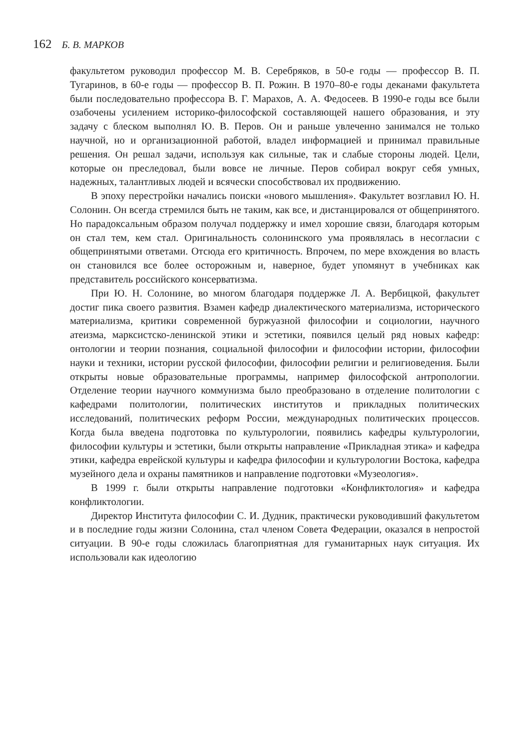162 Б. В. МАРКОВ
факультетом руководил профессор М. В. Серебряков, в 50-е годы — профессор В. П. Тугаринов, в 60-е годы — профессор В. П. Рожин. В 1970–80-е годы деканами факультета были последовательно профессора В. Г. Марахов, А. А. Федосеев. В 1990-е годы все были озабочены усилением историко-философской составляющей нашего образования, и эту задачу с блеском выполнял Ю. В. Перов. Он и раньше увлеченно занимался не только научной, но и организационной работой, владел информацией и принимал правильные решения. Он решал задачи, используя как сильные, так и слабые стороны людей. Цели, которые он преследовал, были вовсе не личные. Перов собирал вокруг себя умных, надежных, талантливых людей и всячески способствовал их продвижению.
В эпоху перестройки начались поиски «нового мышления». Факультет возглавил Ю. Н. Солонин. Он всегда стремился быть не таким, как все, и дистанцировался от общепринятого. Но парадоксальным образом получал поддержку и имел хорошие связи, благодаря которым он стал тем, кем стал. Оригинальность солонинского ума проявлялась в несогласии с общепринятыми ответами. Отсюда его критичность. Впрочем, по мере вхождения во власть он становился все более осторожным и, наверное, будет упомянут в учебниках как представитель российского консерватизма.
При Ю. Н. Солонине, во многом благодаря поддержке Л. А. Вербицкой, факультет достиг пика своего развития. Взамен кафедр диалектического материализма, исторического материализма, критики современной буржуазной философии и социологии, научного атеизма, марксистско-ленинской этики и эстетики, появился целый ряд новых кафедр: онтологии и теории познания, социальной философии и философии истории, философии науки и техники, истории русской философии, философии религии и религиоведения. Были открыты новые образовательные программы, например философской антропологии. Отделение теории научного коммунизма было преобразовано в отделение политологии с кафедрами политологии, политических институтов и прикладных политических исследований, политических реформ России, международных политических процессов. Когда была введена подготовка по культурологии, появились кафедры культурологии, философии культуры и эстетики, были открыты направление «Прикладная этика» и кафедра этики, кафедра еврейской культуры и кафедра философии и культурологии Востока, кафедра музейного дела и охраны памятников и направление подготовки «Музеология».
В 1999 г. были открыты направление подготовки «Конфликтология» и кафедра конфликтологии.
Директор Института философии С. И. Дудник, практически руководивший факультетом и в последние годы жизни Солонина, стал членом Совета Федерации, оказался в непростой ситуации. В 90-е годы сложилась благоприятная для гуманитарных наук ситуация. Их использовали как идеологию